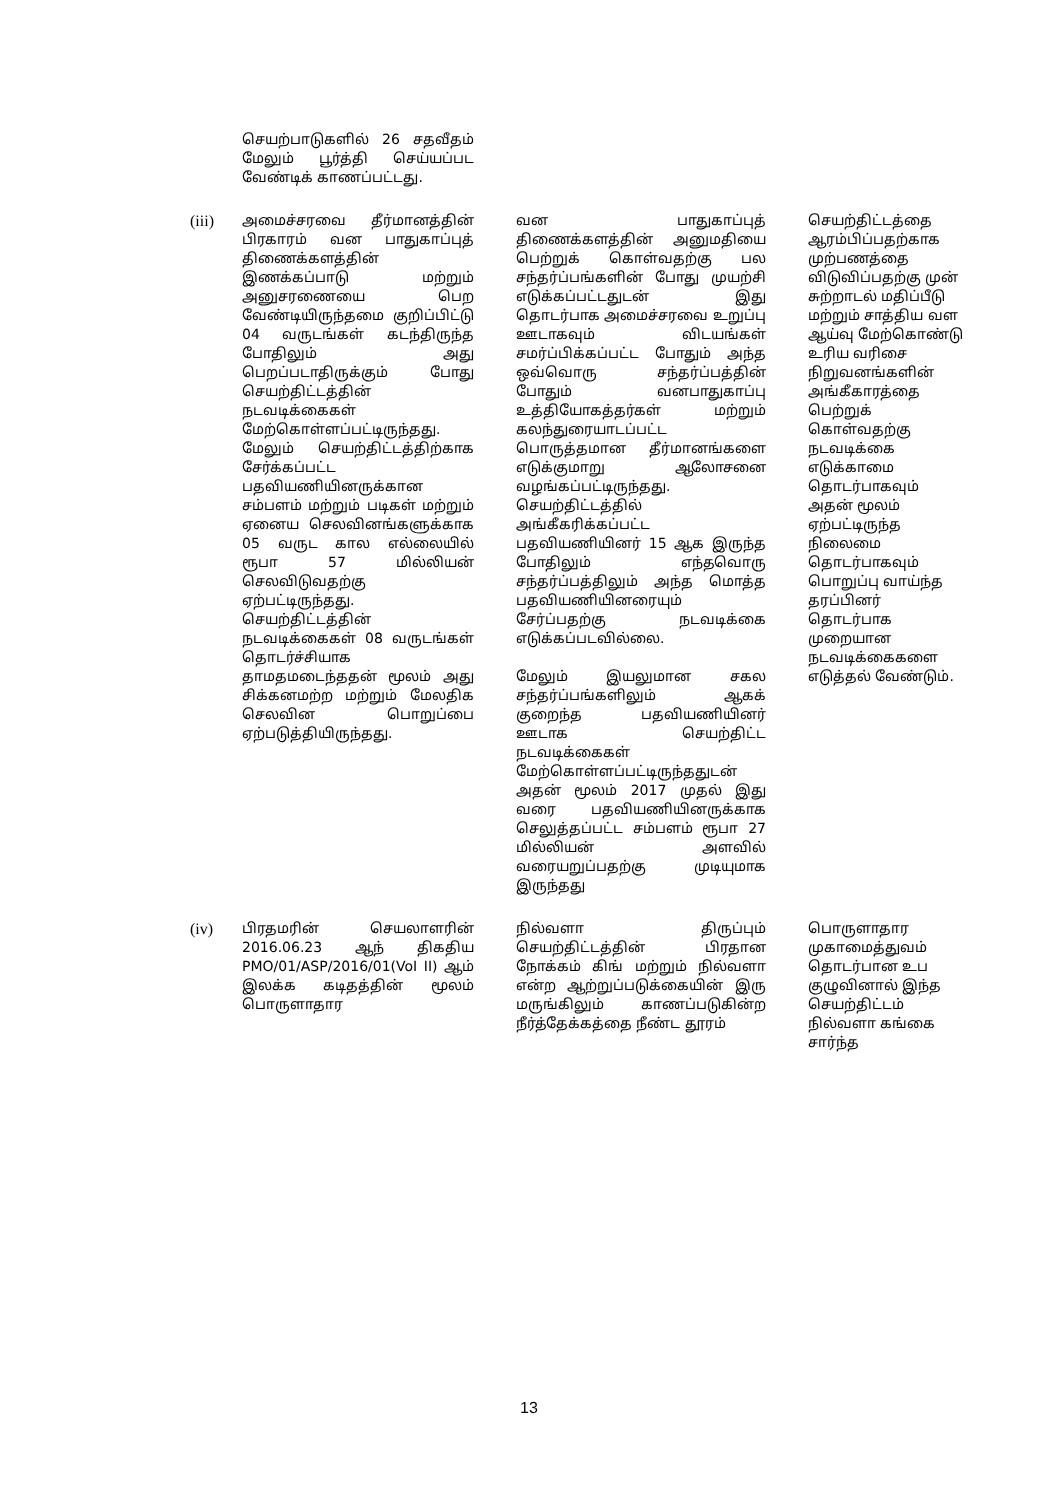| | செயற்பாடுகளில் 26 சதவீதம் மேலும் பூர்த்தி செய்யப்பட வேண்டிக் காணப்பட்டது. | | |
| (iii) | அமைச்சரவை தீர்மானத்தின் பிரகாரம் வன பாதுகாப்புத் திணைக்களத்தின் இணக்கப்பாடு மற்றும் அனுசரணையை பெற வேண்டியிருந்தமை குறிப்பிட்டு 04 வருடங்கள் கடந்திருந்த போதிலும் அது பெறப்படாதிருக்கும் போது செயற்திட்டத்தின் நடவடிக்கைகள் மேற்கொள்ளப்பட்டிருந்தது. மேலும் செயற்திட்டத்திற்காக சேர்க்கப்பட்ட பதவியணியினருக்கான சம்பளம் மற்றும் படிகள் மற்றும் ஏனைய செலவினங்களுக்காக 05 வருட கால எல்லையில் ரூபா 57 மில்லியன் செலவிடுவதற்கு ஏற்பட்டிருந்தது. செயற்திட்டத்தின் நடவடிக்கைகள் 08 வருடங்கள் தொடர்ச்சியாக தாமதமடைந்ததன் மூலம் அது சிக்கனமற்ற மற்றும் மேலதிக செலவின பொறுப்பை ஏற்படுத்தியிருந்தது. | வன பாதுகாப்புத் திணைக்களத்தின் அனுமதியை பெற்றுக் கொள்வதற்கு பல சந்தர்ப்பங்களின் போது முயற்சி எடுக்கப்பட்டதுடன் இது தொடர்பாக அமைச்சரவை உறுப்பு ஊடாகவும் விடயங்கள் சமர்ப்பிக்கப்பட்ட போதும் அந்த ஒவ்வொரு சந்தர்ப்பத்தின் போதும் வனபாதுகாப்பு உத்தியோகத்தர்கள் மற்றும் கலந்துரையாடப்பட்ட பொருத்தமான தீர்மானங்களை எடுக்குமாறு ஆலோசனை வழங்கப்பட்டிருந்தது. செயற்திட்டத்தில் அங்கீகரிக்கப்பட்ட பதவியணியினர் 15 ஆக இருந்த போதிலும் எந்தவொரு சந்தர்ப்பத்திலும் அந்த மொத்த பதவியணியினரையும் சேர்ப்பதற்கு நடவடிக்கை எடுக்கப்படவில்லை. மேலும் இயலுமான சகல சந்தர்ப்பங்களிலும் ஆகக் குறைந்த பதவியணியினர் ஊடாக செயற்திட்ட நடவடிக்கைகள் மேற்கொள்ளப்பட்டிருந்ததுடன் அதன் மூலம் 2017 முதல் இது வரை பதவியணியினருக்காக செலுத்தப்பட்ட சம்பளம் ரூபா 27 மில்லியன் அளவில் வரையறுப்பதற்கு முடியுமாக இருந்தது | செயற்திட்டத்தை ஆரம்பிப்பதற்காக முற்பணத்தை விடுவிப்பதற்கு முன் சுற்றாடல் மதிப்பீடு மற்றும் சாத்திய வள ஆய்வு மேற்கொண்டு உரிய வரிசை நிறுவனங்களின் அங்கீகாரத்தை பெற்றுக் கொள்வதற்கு நடவடிக்கை எடுக்காமை தொடர்பாகவும் அதன் மூலம் ஏற்பட்டிருந்த நிலைமை தொடர்பாகவும் பொறுப்பு வாய்ந்த தரப்பினர் தொடர்பாக முறையான நடவடிக்கைகளை எடுத்தல் வேண்டும். |
| (iv) | பிரதமரின் செயலாளரின் 2016.06.23 ஆந் திகதிய PMO/01/ASP/2016/01(VoI II) ஆம் இலக்க கடிதத்தின் மூலம் பொருளாதார | நில்வளா திருப்பும் செயற்திட்டத்தின் பிரதான நோக்கம் கிங் மற்றும் நில்வளா என்ற ஆற்றுப்படுக்கையின் இரு மருங்கிலும் காணப்படுகின்ற நீர்த்தேக்கத்தை நீண்ட தூரம் | பொருளாதார முகாமைத்துவம் தொடர்பான உப குழுவினால் இந்த செயற்திட்டம் நில்வளா கங்கை சார்ந்த |
13